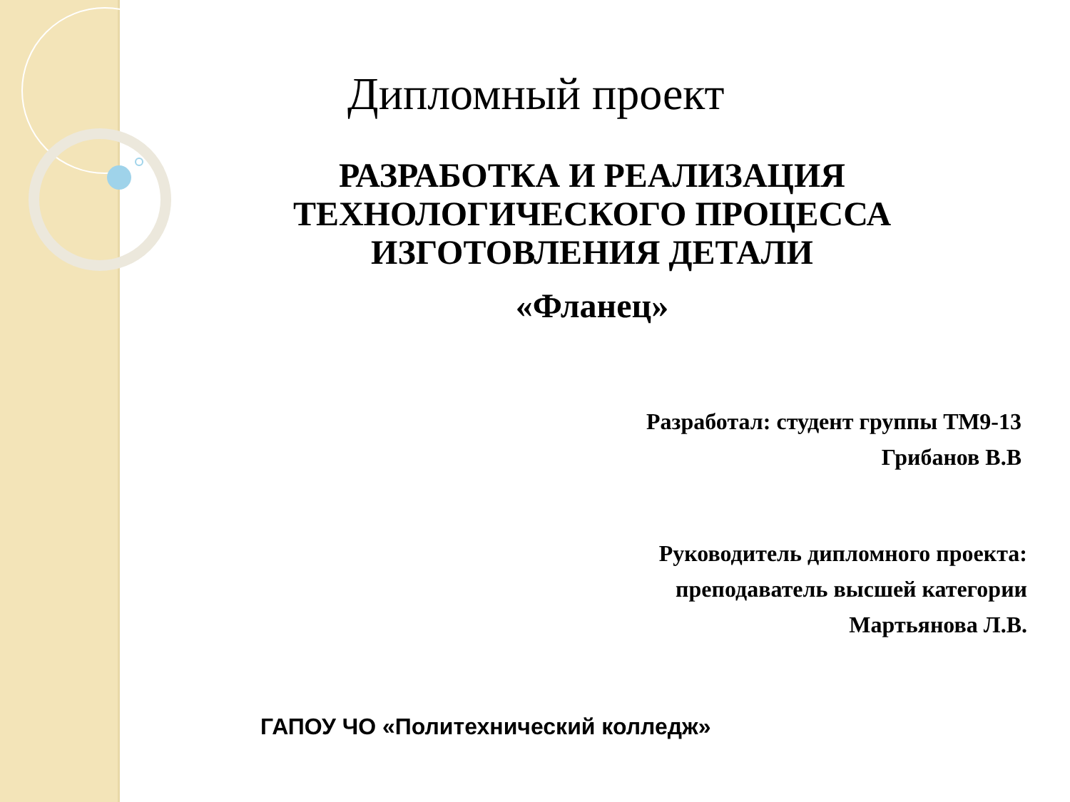Дипломный проект
РАЗРАБОТКА И РЕАЛИЗАЦИЯ
ТЕХНОЛОГИЧЕСКОГО ПРОЦЕССА
ИЗГОТОВЛЕНИЯ ДЕТАЛИ
«Фланец»
Разработал: студент группы ТМ9-13
Грибанов В.В
Руководитель дипломного проекта:
преподаватель высшей категории
Мартьянова Л.В.
ГАПОУ ЧО «Политехнический колледж»